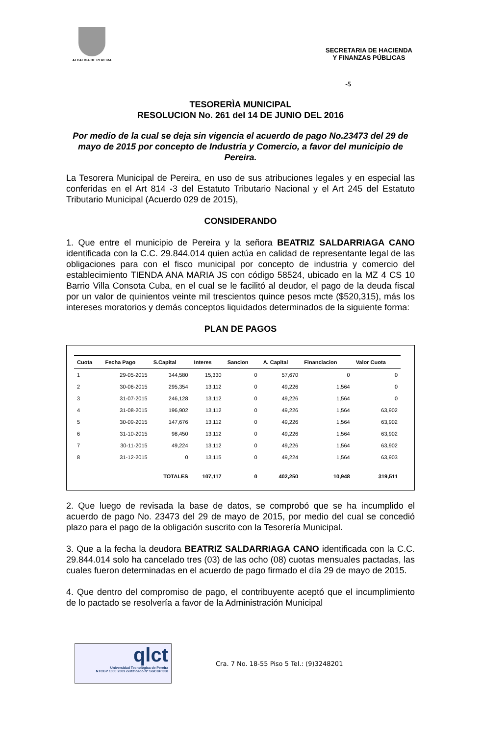ALCALDIA DE PEREIRA
SECRETARIA DE HACIENDA
Y FINANZAS PÚBLICAS
-5
TESORERÌA MUNICIPAL
RESOLUCION No. 261 del 14 DE JUNIO DEL 2016
Por medio de la cual se deja sin vigencia el acuerdo de pago No.23473 del 29 de mayo de 2015 por concepto de Industria y Comercio, a favor del municipio de Pereira.
La Tesorera Municipal de Pereira, en uso de sus atribuciones legales y en especial las conferidas en el Art 814 -3 del Estatuto Tributario Nacional y el Art 245 del Estatuto Tributario Municipal (Acuerdo 029 de 2015),
CONSIDERANDO
1. Que entre el municipio de Pereira y la señora BEATRIZ SALDARRIAGA CANO identificada con la C.C. 29.844.014 quien actúa en calidad de representante legal de las obligaciones para con el fisco municipal por concepto de industria y comercio del establecimiento TIENDA ANA MARIA JS con código 58524, ubicado en la MZ 4 CS 10 Barrio Villa Consota Cuba, en el cual se le facilitó al deudor, el pago de la deuda fiscal por un valor de quinientos veinte mil trescientos quince pesos mcte ($520,315), más los intereses moratorios y demás conceptos liquidados determinados de la siguiente forma:
PLAN DE PAGOS
| Cuota | Fecha Pago | S.Capital | Interes | Sancion | A. Capital | Financiacion | Valor Cuota |
| --- | --- | --- | --- | --- | --- | --- | --- |
| 1 | 29-05-2015 | 344,580 | 15,330 | 0 | 57,670 | 0 | 0 |
| 2 | 30-06-2015 | 295,354 | 13,112 | 0 | 49,226 | 1,564 | 0 |
| 3 | 31-07-2015 | 246,128 | 13,112 | 0 | 49,226 | 1,564 | 0 |
| 4 | 31-08-2015 | 196,902 | 13,112 | 0 | 49,226 | 1,564 | 63,902 |
| 5 | 30-09-2015 | 147,676 | 13,112 | 0 | 49,226 | 1,564 | 63,902 |
| 6 | 31-10-2015 | 98,450 | 13,112 | 0 | 49,226 | 1,564 | 63,902 |
| 7 | 30-11-2015 | 49,224 | 13,112 | 0 | 49,226 | 1,564 | 63,902 |
| 8 | 31-12-2015 | 0 | 13,115 | 0 | 49,224 | 1,564 | 63,903 |
| | | TOTALES | 107,117 | 0 | 402,250 | 10,948 | 319,511 |
2. Que luego de revisada la base de datos, se comprobó que se ha incumplido el acuerdo de pago No. 23473 del 29 de mayo de 2015, por medio del cual se concedió plazo para el pago de la obligación suscrito con la Tesorería Municipal.
3. Que a la fecha la deudora BEATRIZ SALDARRIAGA CANO identificada con la C.C. 29.844.014 solo ha cancelado tres (03) de las ocho (08) cuotas mensuales pactadas, las cuales fueron determinadas en el acuerdo de pago firmado el día 29 de mayo de 2015.
4. Que dentro del compromiso de pago, el contribuyente aceptó que el incumplimiento de lo pactado se resolvería a favor de la Administración Municipal
qlct
Universidad Tecnológica de Pereira
NTCGP 1000:2009 certificado Nº SGCGP 008
Cra. 7 No. 18-55 Piso 5 Tel.: (9)3248201